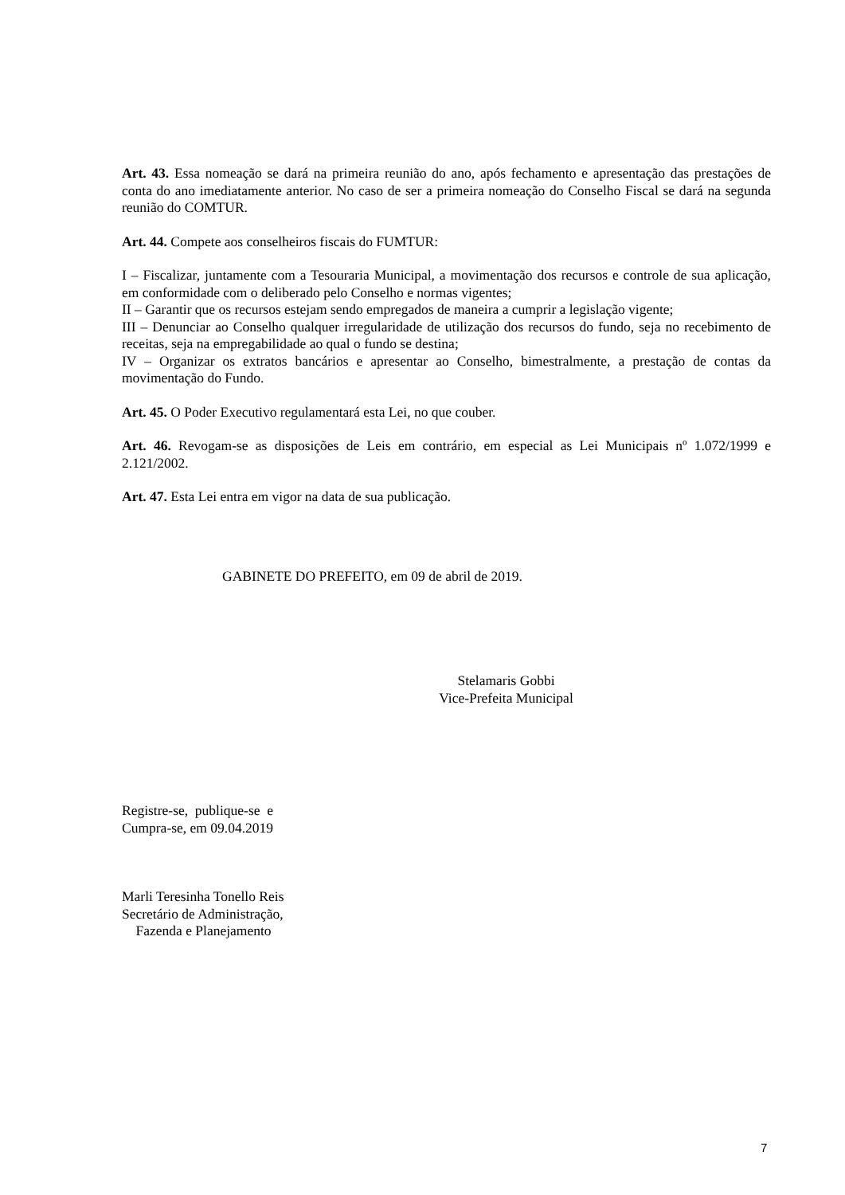Art. 43. Essa nomeação se dará na primeira reunião do ano, após fechamento e apresentação das prestações de conta do ano imediatamente anterior. No caso de ser a primeira nomeação do Conselho Fiscal se dará na segunda reunião do COMTUR.
Art. 44. Compete aos conselheiros fiscais do FUMTUR:
I – Fiscalizar, juntamente com a Tesouraria Municipal, a movimentação dos recursos e controle de sua aplicação, em conformidade com o deliberado pelo Conselho e normas vigentes;
II – Garantir que os recursos estejam sendo empregados de maneira a cumprir a legislação vigente;
III – Denunciar ao Conselho qualquer irregularidade de utilização dos recursos do fundo, seja no recebimento de receitas, seja na empregabilidade ao qual o fundo se destina;
IV – Organizar os extratos bancários e apresentar ao Conselho, bimestralmente, a prestação de contas da movimentação do Fundo.
Art. 45. O Poder Executivo regulamentará esta Lei, no que couber.
Art. 46. Revogam-se as disposições de Leis em contrário, em especial as Lei Municipais nº 1.072/1999 e 2.121/2002.
Art. 47. Esta Lei entra em vigor na data de sua publicação.
GABINETE DO PREFEITO, em 09 de abril de 2019.
Stelamaris Gobbi
Vice-Prefeita Municipal
Registre-se, publique-se e
Cumpra-se, em 09.04.2019
Marli Teresinha Tonello Reis
Secretário de Administração,
Fazenda e Planejamento
7